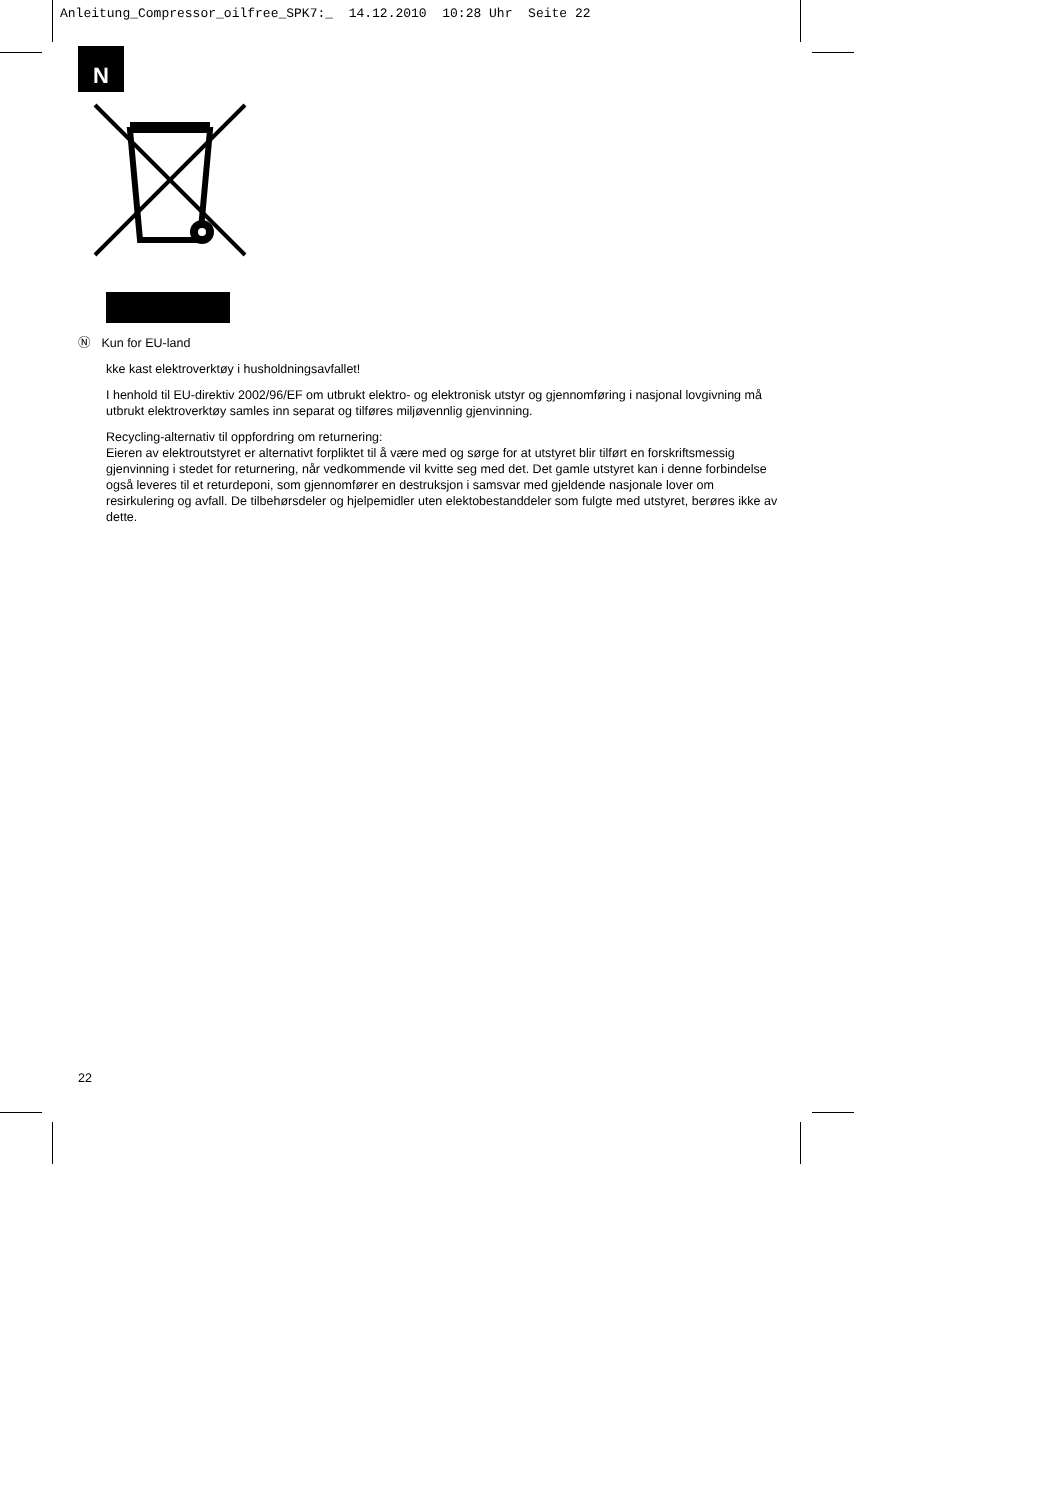Anleitung_Compressor_oilfree_SPK7:_ 14.12.2010 10:28 Uhr Seite 22
N
Ⓝ Kun for EU-land
kke kast elektroverktøy i husholdningsavfallet!
I henhold til EU-direktiv 2002/96/EF om utbrukt elektro- og elektronisk utstyr og gjennomføring i nasjonal lovgivning må utbrukt elektroverktøy samles inn separat og tilføres miljøvennlig gjenvinning.
Recycling-alternativ til oppfordring om returnering:
Eieren av elektroutstyret er alternativt forpliktet til å være med og sørge for at utstyret blir tilført en forskriftsmessig gjenvinning i stedet for returnering, når vedkommende vil kvitte seg med det. Det gamle utstyret kan i denne forbindelse også leveres til et returdeponi, som gjennomfører en destruksjon i samsvar med gjeldende nasjonale lover om resirkulering og avfall. De tilbehørsdeler og hjelpemidler uten elektobestanddeler som fulgte med utstyret, berøres ikke av dette.
22